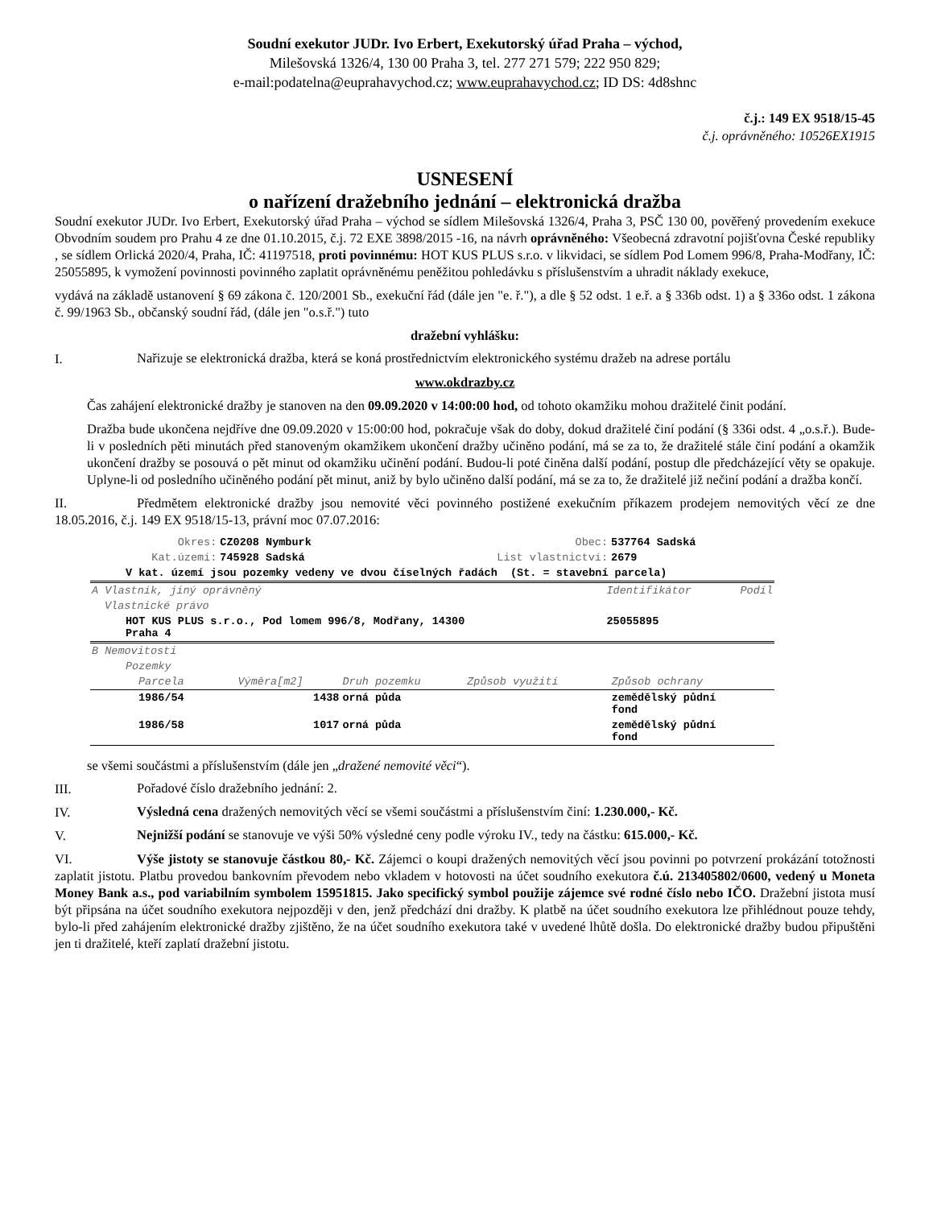Soudní exekutor JUDr. Ivo Erbert, Exekutorský úřad Praha – východ,
Milešovská 1326/4, 130 00 Praha 3, tel. 277 271 579; 222 950 829;
e-mail:podatelna@euprahavychod.cz; www.euprahavychod.cz; ID DS: 4d8shnc
č.j.: 149 EX 9518/15-45
č.j. oprávněného: 10526EX1915
USNESENÍ
o nařízení dražebního jednání – elektronická dražba
Soudní exekutor JUDr. Ivo Erbert, Exekutorský úřad Praha – východ se sídlem Milešovská 1326/4, Praha 3, PSČ 130 00, pověřený provedením exekuce Obvodním soudem pro Prahu 4 ze dne 01.10.2015, č.j. 72 EXE 3898/2015 -16, na návrh oprávněného: Všeobecná zdravotní pojišťovna České republiky , se sídlem Orlická 2020/4, Praha, IČ: 41197518, proti povinnému: HOT KUS PLUS s.r.o. v likvidaci, se sídlem Pod Lomem 996/8, Praha-Modřany, IČ: 25055895, k vymožení povinnosti povinného zaplatit oprávněnému peněžitou pohledávku s příslušenstvím a uhradit náklady exekuce,
vydává na základě ustanovení § 69 zákona č. 120/2001 Sb., exekuční řád (dále jen "e. ř."), a dle § 52 odst. 1 e.ř. a § 336b odst. 1) a § 336o odst. 1 zákona č. 99/1963 Sb., občanský soudní řád, (dále jen "o.s.ř.") tuto
dražební vyhlášku:
I.
Nařizuje se elektronická dražba, která se koná prostřednictvím elektronického systému dražeb na adrese portálu
www.okdrazby.cz
Čas zahájení elektronické dražby je stanoven na den 09.09.2020 v 14:00:00 hod, od tohoto okamžiku mohou dražitelé činit podání.
Dražba bude ukončena nejdříve dne 09.09.2020 v 15:00:00 hod, pokračuje však do doby, dokud dražitelé činí podání (§ 336i odst. 4 „o.s.ř.). Bude-li v posledních pěti minutách před stanoveným okamžikem ukončení dražby učiněno podání, má se za to, že dražitelé stále činí podání a okamžik ukončení dražby se posouvá o pět minut od okamžiku učinění podání. Budou-li poté činěna další podání, postup dle předcházející věty se opakuje. Uplyne-li od posledního učiněného podání pět minut, aniž by bylo učiněno další podání, má se za to, že dražitelé již nečiní podání a dražba končí.
II. Předmětem elektronické dražby jsou nemovité věci povinného postižené exekučním příkazem prodejem nemovitých věcí ze dne 18.05.2016, č.j. 149 EX 9518/15-13, právní moc 07.07.2016:
| Okres: | CZ0208 Nymburk | Obec: | 537764 Sadská |
| Kat.území: | 745928 Sadská | List vlastnictví: | 2679 |
| V kat. území jsou pozemky vedeny ve dvou číselných řadách (St. = stavební parcela) | | | |
| A Vlastník, jiný oprávněný | Identifikátor | Podíl |
| Vlastnické právo | | |
| HOT KUS PLUS s.r.o., Pod lomem 996/8, Modřany, 14300 Praha 4 | 25055895 | |
| B Nemovitosti | | | | |
| Pozemky | | | | |
| Parcela | Výměra[m2] | Druh pozemku | Způsob využití | Způsob ochrany |
| 1986/54 | 1438 | orná půda | | zemědělský půdní fond |
| 1986/58 | 1017 | orná půda | | zemědělský půdní fond |
se všemi součástmi a příslušenstvím (dále jen „dražené nemovité věci“).
III.
Pořadové číslo dražebního jednání: 2.
IV.
Výsledná cena dražených nemovitých věcí se všemi součástmi a příslušenstvím činí: 1.230.000,- Kč.
V.
Nejnižší podání se stanovuje ve výši 50% výsledné ceny podle výroku IV., tedy na částku: 615.000,- Kč.
VI. Výše jistoty se stanovuje částkou 80,- Kč. Zájemci o koupi dražených nemovitých věcí jsou povinni po potvrzení prokázání totožnosti zaplatit jistotu. Platbu provedou bankovním převodem nebo vkladem v hotovosti na účet soudního exekutora č.ú. 213405802/0600, vedený u Moneta Money Bank a.s., pod variabilním symbolem 15951815. Jako specifický symbol použije zájemce své rodné číslo nebo IČO. Dražební jistota musí být připsána na účet soudního exekutora nejpozději v den, jenž předchází dni dražby. K platbě na účet soudního exekutora lze přihlédnout pouze tehdy, bylo-li před zahájením elektronické dražby zjištěno, že na účet soudního exekutora také v uvedené lhůtě došla. Do elektronické dražby budou připuštěni jen ti dražitelé, kteří zaplatí dražební jistotu.